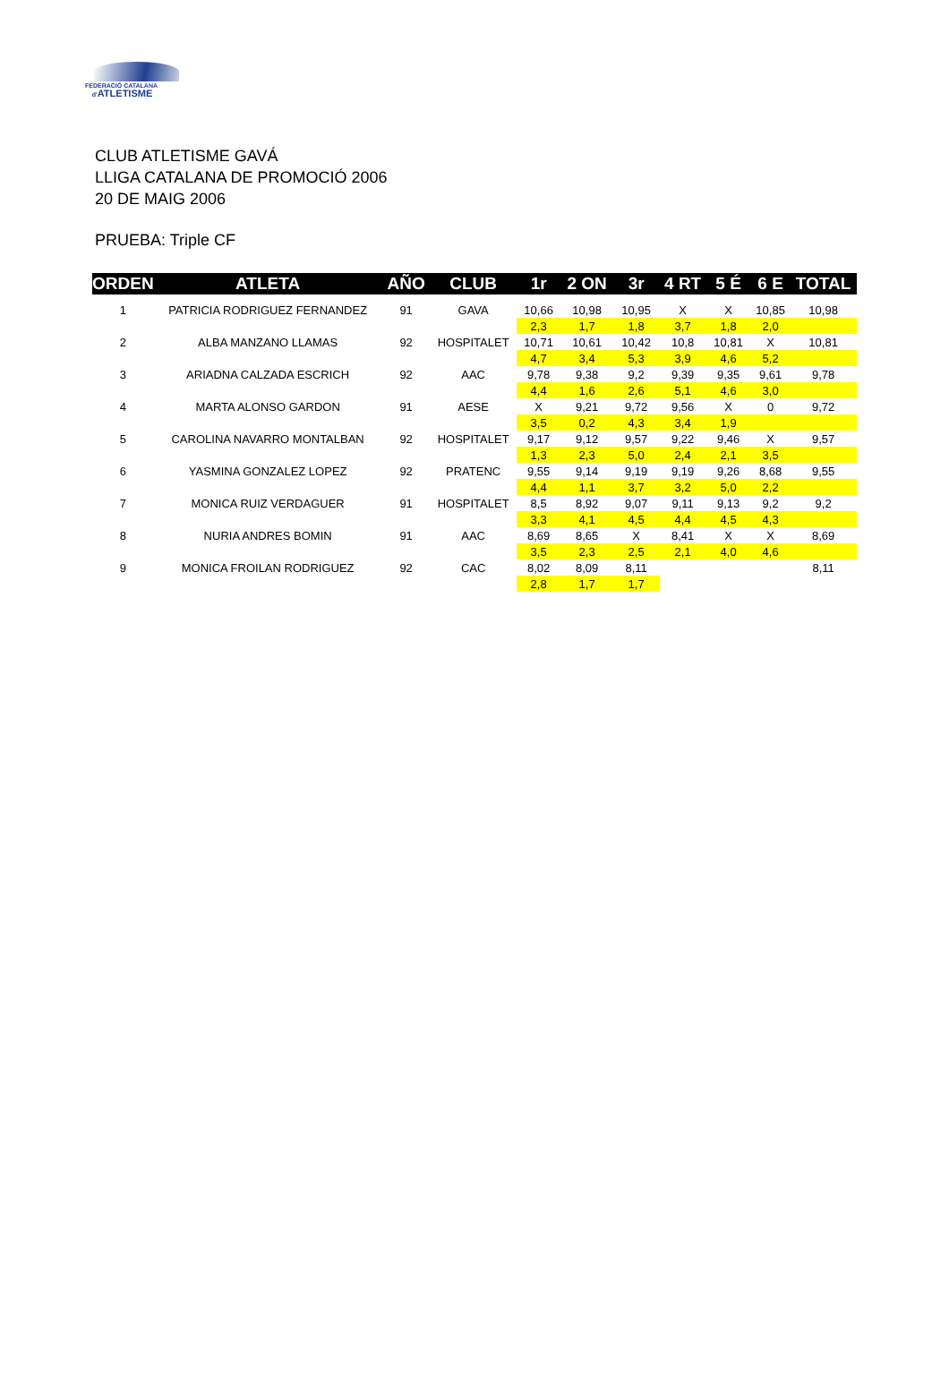FEDERACIÓ CATALANA
d'ATLETISME
CLUB ATLETISME GAVÁ
LLIGA CATALANA DE PROMOCIÓ 2006
20 DE MAIG 2006
PRUEBA: Triple CF
| ORDEN | ATLETA | AÑO | CLUB | 1r | 2 ON | 3r | 4 RT | 5 É | 6 E | TOTAL |
| --- | --- | --- | --- | --- | --- | --- | --- | --- | --- | --- |
| 1 | PATRICIA RODRIGUEZ FERNANDEZ | 91 | GAVA | 10,66 | 10,98 | 10,95 | X | X | 10,85 | 10,98 |
| | | | | 2,3 | 1,7 | 1,8 | 3,7 | 1,8 | 2,0 | |
| 2 | ALBA MANZANO LLAMAS | 92 | HOSPITALET | 10,71 | 10,61 | 10,42 | 10,8 | 10,81 | X | 10,81 |
| | | | | 4,7 | 3,4 | 5,3 | 3,9 | 4,6 | 5,2 | |
| 3 | ARIADNA CALZADA ESCRICH | 92 | AAC | 9,78 | 9,38 | 9,2 | 9,39 | 9,35 | 9,61 | 9,78 |
| | | | | 4,4 | 1,6 | 2,6 | 5,1 | 4,6 | 3,0 | |
| 4 | MARTA ALONSO GARDON | 91 | AESE | X | 9,21 | 9,72 | 9,56 | X | 0 | 9,72 |
| | | | | 3,5 | 0,2 | 4,3 | 3,4 | 1,9 | | |
| 5 | CAROLINA NAVARRO MONTALBAN | 92 | HOSPITALET | 9,17 | 9,12 | 9,57 | 9,22 | 9,46 | X | 9,57 |
| | | | | 1,3 | 2,3 | 5,0 | 2,4 | 2,1 | 3,5 | |
| 6 | YASMINA GONZALEZ LOPEZ | 92 | PRATENC | 9,55 | 9,14 | 9,19 | 9,19 | 9,26 | 8,68 | 9,55 |
| | | | | 4,4 | 1,1 | 3,7 | 3,2 | 5,0 | 2,2 | |
| 7 | MONICA RUIZ VERDAGUER | 91 | HOSPITALET | 8,5 | 8,92 | 9,07 | 9,11 | 9,13 | 9,2 | 9,2 |
| | | | | 3,3 | 4,1 | 4,5 | 4,4 | 4,5 | 4,3 | |
| 8 | NURIA ANDRES BOMIN | 91 | AAC | 8,69 | 8,65 | X | 8,41 | X | X | 8,69 |
| | | | | 3,5 | 2,3 | 2,5 | 2,1 | 4,0 | 4,6 | |
| 9 | MONICA FROILAN RODRIGUEZ | 92 | CAC | 8,02 | 8,09 | 8,11 | | | | 8,11 |
| | | | | 2,8 | 1,7 | 1,7 | | | | |